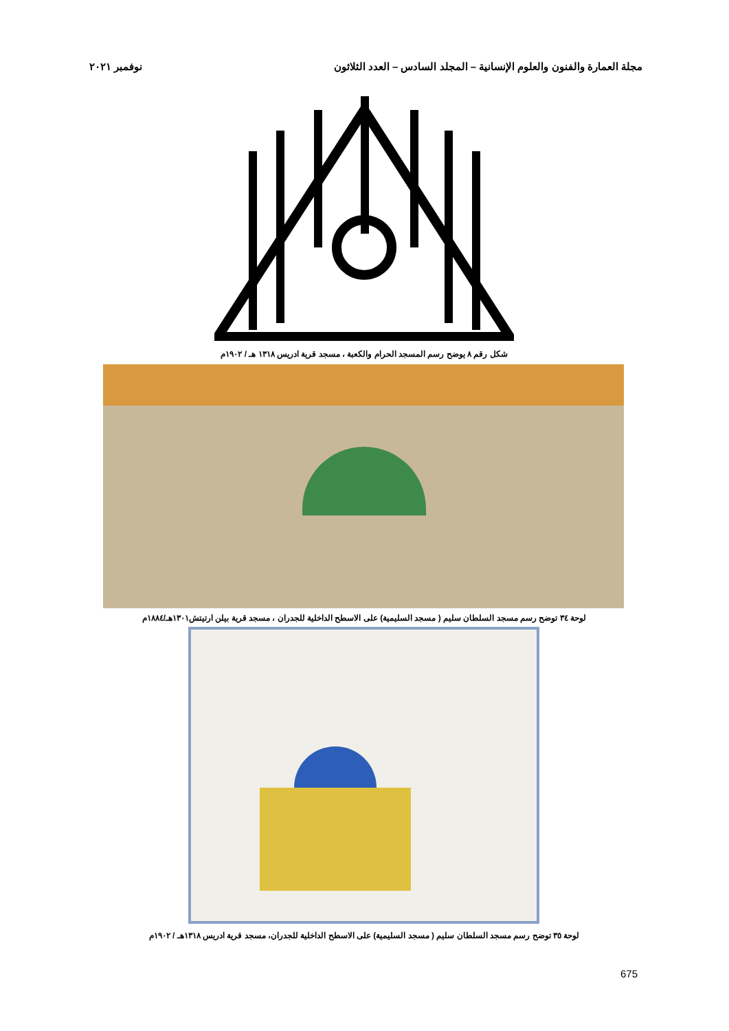مجلة العمارة والفنون والعلوم الإنسانية – المجلد السادس – العدد الثلاثون نوفمبر ٢٠٢١
شكل رقم ٨ يوضح رسم المسجد الحرام والكعبة ، مسجد قرية ادريس ١٣١٨ هـ / ١٩٠٢م
لوحة ٣٤ توضح رسم مسجد السلطان سليم ( مسجد السليمية) على الاسطح الداخلية للجدران ، مسجد قرية بيلن ارتيتش١٣٠١هـ/١٨٨٤م
لوحة ٣٥ توضح رسم مسجد السلطان سليم ( مسجد السليمية) على الاسطح الداخلية للجدران، مسجد قرية ادريس ١٣١٨هـ / ١٩٠٢م
675